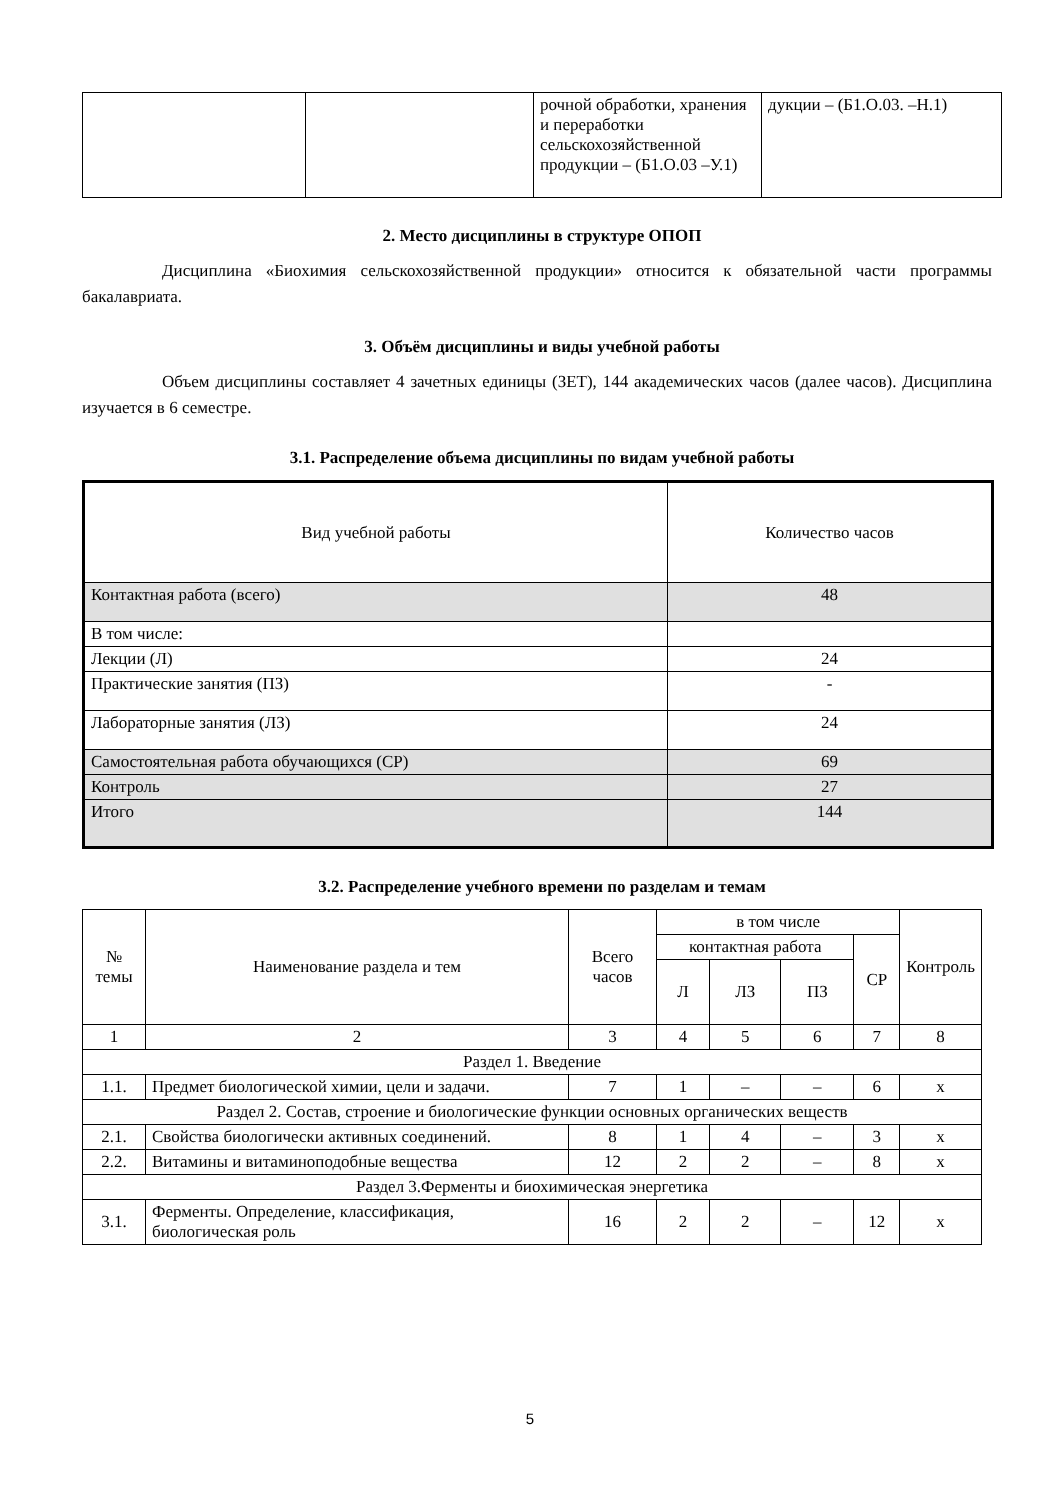| | | рочной обработки, хранения и переработки сельскохозяйственной продукции – (Б1.О.03 –У.1) | дукции – (Б1.О.03. –Н.1) |
2. Место дисциплины в структуре ОПОП
Дисциплина «Биохимия сельскохозяйственной продукции» относится к обязательной части программы бакалавриата.
3. Объём дисциплины и виды учебной работы
Объем дисциплины составляет 4 зачетных единицы (ЗЕТ), 144 академических часов (далее часов). Дисциплина изучается в 6 семестре.
3.1. Распределение объема дисциплины по видам учебной работы
| Вид учебной работы | Количество часов |
| Контактная работа (всего) | 48 |
| В том числе: | |
| Лекции (Л) | 24 |
| Практические занятия (ПЗ) | - |
| Лабораторные занятия (ЛЗ) | 24 |
| Самостоятельная работа обучающихся (СР) | 69 |
| Контроль | 27 |
| Итого | 144 |
3.2. Распределение учебного времени по разделам и темам
| № темы | Наименование раздела и тем | Всего часов | в том числе | | | | Контроль |
| --- | --- | --- | --- | --- | --- | --- | --- |
| | | | контактная работа | | | СР | |
| | | | Л | ЛЗ | ПЗ | | |
| 1 | 2 | 3 | 4 | 5 | 6 | 7 | 8 |
| Раздел 1. Введение | | | | | | | |
| 1.1. | Предмет биологической химии, цели и задачи. | 7 | 1 | – | – | 6 | х |
| Раздел 2. Состав, строение и биологические функции основных органических веществ | | | | | | | |
| 2.1. | Свойства биологически активных соединений. | 8 | 1 | 4 | – | 3 | х |
| 2.2. | Витамины и витаминоподобные вещества | 12 | 2 | 2 | – | 8 | х |
| Раздел 3.Ферменты и биохимическая энергетика | | | | | | | |
| 3.1. | Ферменты. Определение, классификация, биологическая роль | 16 | 2 | 2 | – | 12 | х |
5